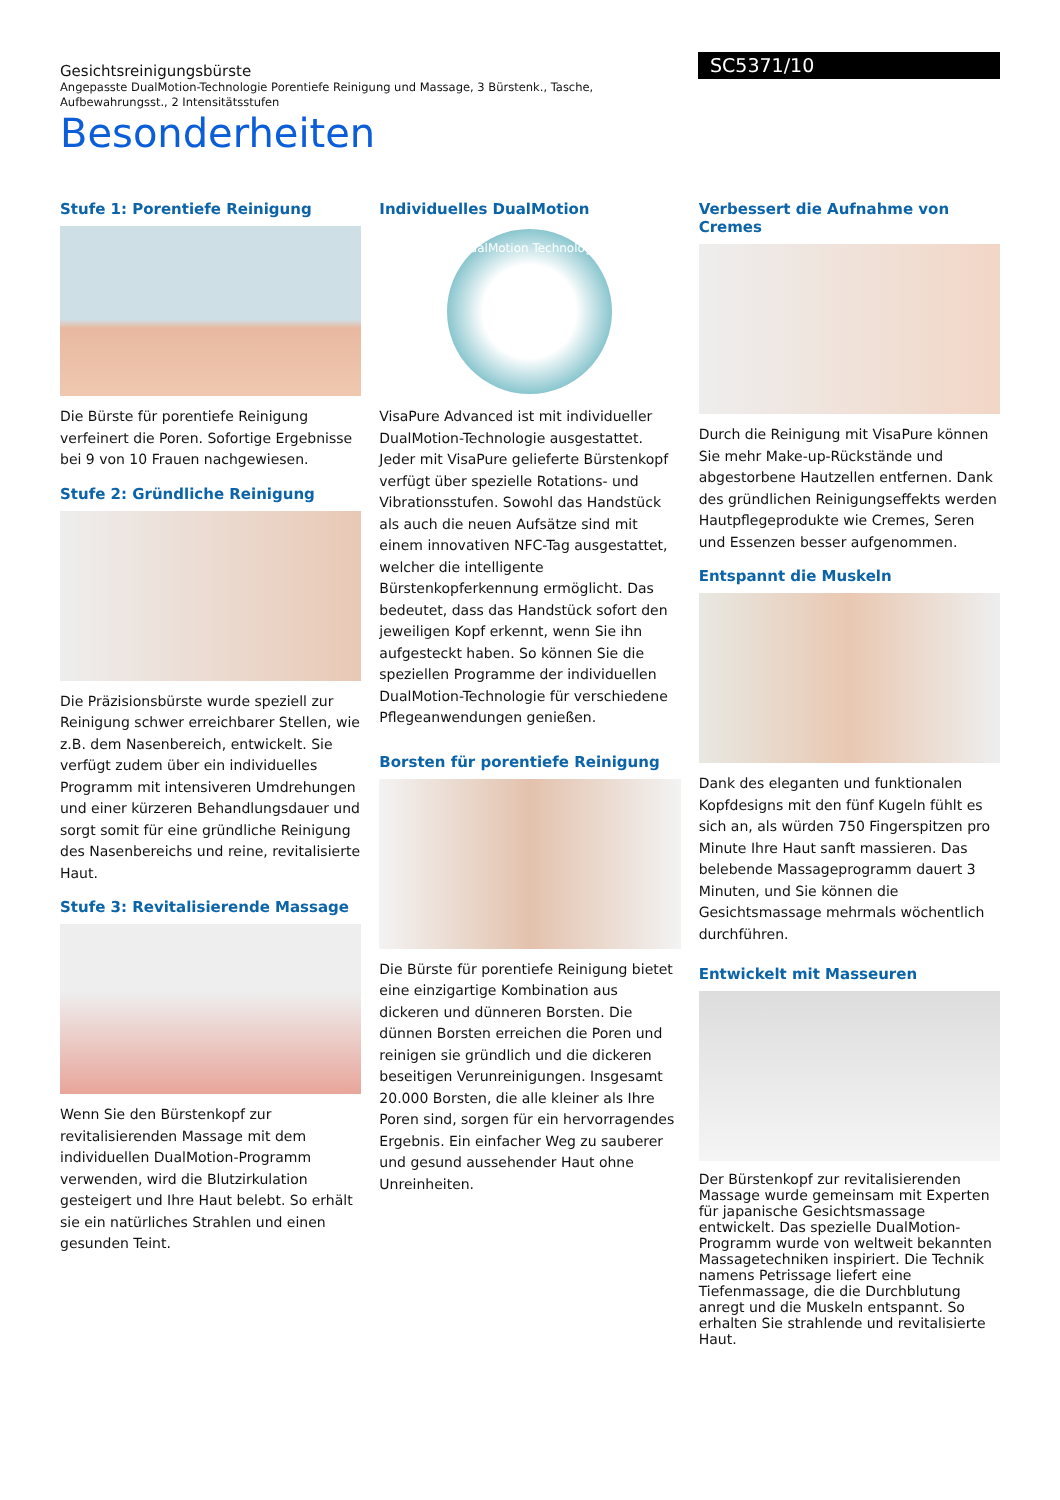Gesichtsreinigungsbürste
Angepasste DualMotion-Technologie Porentiefe Reinigung und Massage, 3 Bürstenk., Tasche, Aufbewahrungsst., 2 Intensitätsstufen
SC5371/10
Besonderheiten
Stufe 1: Porentiefe Reinigung
Die Bürste für porentiefe Reinigung verfeinert die Poren. Sofortige Ergebnisse bei 9 von 10 Frauen nachgewiesen.
Stufe 2: Gründliche Reinigung
Die Präzisionsbürste wurde speziell zur Reinigung schwer erreichbarer Stellen, wie z.B. dem Nasenbereich, entwickelt. Sie verfügt zudem über ein individuelles Programm mit intensiveren Umdrehungen und einer kürzeren Behandlungsdauer und sorgt somit für eine gründliche Reinigung des Nasenbereichs und reine, revitalisierte Haut.
Stufe 3: Revitalisierende Massage
Wenn Sie den Bürstenkopf zur revitalisierenden Massage mit dem individuellen DualMotion-Programm verwenden, wird die Blutzirkulation gesteigert und Ihre Haut belebt. So erhält sie ein natürliches Strahlen und einen gesunden Teint.
Individuelles DualMotion
DualMotion Technology
VisaPure Advanced ist mit individueller DualMotion-Technologie ausgestattet. Jeder mit VisaPure gelieferte Bürstenkopf verfügt über spezielle Rotations- und Vibrationsstufen. Sowohl das Handstück als auch die neuen Aufsätze sind mit einem innovativen NFC-Tag ausgestattet, welcher die intelligente Bürstenkopferkennung ermöglicht. Das bedeutet, dass das Handstück sofort den jeweiligen Kopf erkennt, wenn Sie ihn aufgesteckt haben. So können Sie die speziellen Programme der individuellen DualMotion-Technologie für verschiedene Pflegeanwendungen genießen.
Borsten für porentiefe Reinigung
Die Bürste für porentiefe Reinigung bietet eine einzigartige Kombination aus dickeren und dünneren Borsten. Die dünnen Borsten erreichen die Poren und reinigen sie gründlich und die dickeren beseitigen Verunreinigungen. Insgesamt 20.000 Borsten, die alle kleiner als Ihre Poren sind, sorgen für ein hervorragendes Ergebnis. Ein einfacher Weg zu sauberer und gesund aussehender Haut ohne Unreinheiten.
Verbessert die Aufnahme von Cremes
Durch die Reinigung mit VisaPure können Sie mehr Make-up-Rückstände und abgestorbene Hautzellen entfernen. Dank des gründlichen Reinigungseffekts werden Hautpflegeprodukte wie Cremes, Seren und Essenzen besser aufgenommen.
Entspannt die Muskeln
Dank des eleganten und funktionalen Kopfdesigns mit den fünf Kugeln fühlt es sich an, als würden 750 Fingerspitzen pro Minute Ihre Haut sanft massieren. Das belebende Massageprogramm dauert 3 Minuten, und Sie können die Gesichtsmassage mehrmals wöchentlich durchführen.
Entwickelt mit Masseuren
Der Bürstenkopf zur revitalisierenden Massage wurde gemeinsam mit Experten für japanische Gesichtsmassage entwickelt. Das spezielle DualMotion-Programm wurde von weltweit bekannten Massagetechniken inspiriert. Die Technik namens Petrissage liefert eine Tiefenmassage, die die Durchblutung anregt und die Muskeln entspannt. So erhalten Sie strahlende und revitalisierte Haut.